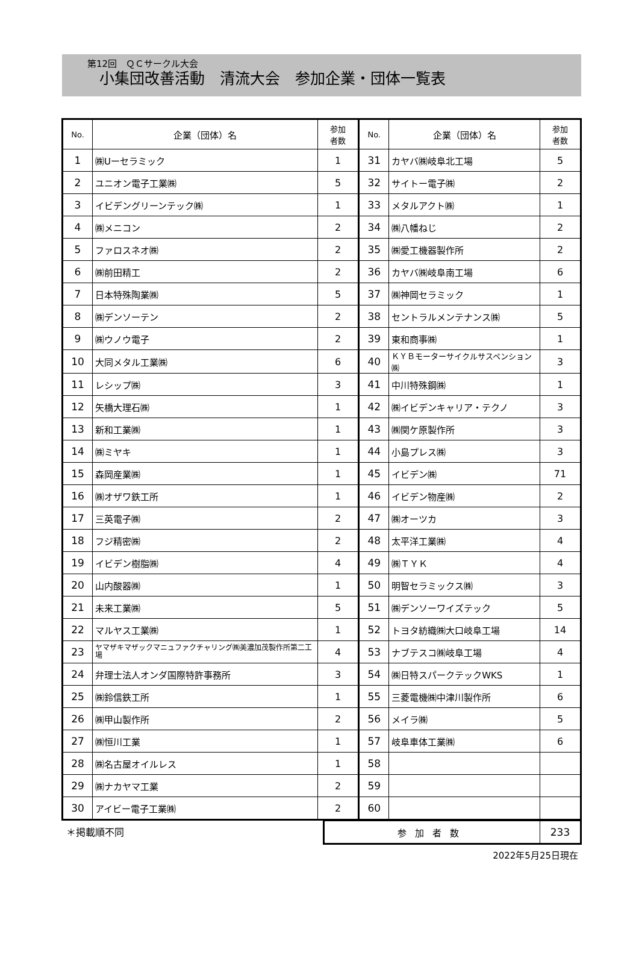第12回　ＱＣサークル大会
小集団改善活動　清流大会　参加企業・団体一覧表
| No. | 企業（団体）名 | 参加 者数 | No. | 企業（団体）名 | 参加 者数 |
| --- | --- | --- | --- | --- | --- |
| 1 | ㈱Uーセラミック | 1 | 31 | カヤバ㈱岐阜北工場 | 5 |
| 2 | ユニオン電子工業㈱ | 5 | 32 | サイトー電子㈱ | 2 |
| 3 | イビデングリーンテック㈱ | 1 | 33 | メタルアクト㈱ | 1 |
| 4 | ㈱メニコン | 2 | 34 | ㈱八幡ねじ | 2 |
| 5 | ファロスネオ㈱ | 2 | 35 | ㈱愛工機器製作所 | 2 |
| 6 | ㈱前田精工 | 2 | 36 | カヤバ㈱岐阜南工場 | 6 |
| 7 | 日本特殊陶業㈱ | 5 | 37 | ㈱神岡セラミック | 1 |
| 8 | ㈱デンソーテン | 2 | 38 | セントラルメンテナンス㈱ | 5 |
| 9 | ㈱ウノウ電子 | 2 | 39 | 東和商事㈱ | 1 |
| 10 | 大同メタル工業㈱ | 6 | 40 | ＫＹＢモーターサイクルサスペンション㈱ | 3 |
| 11 | レシップ㈱ | 3 | 41 | 中川特殊鋼㈱ | 1 |
| 12 | 矢橋大理石㈱ | 1 | 42 | ㈱イビデンキャリア・テクノ | 3 |
| 13 | 新和工業㈱ | 1 | 43 | ㈱関ケ原製作所 | 3 |
| 14 | ㈱ミヤキ | 1 | 44 | 小島プレス㈱ | 3 |
| 15 | 森岡産業㈱ | 1 | 45 | イビデン㈱ | 71 |
| 16 | ㈱オザワ鉄工所 | 1 | 46 | イビデン物産㈱ | 2 |
| 17 | 三英電子㈱ | 2 | 47 | ㈱オーツカ | 3 |
| 18 | フジ精密㈱ | 2 | 48 | 太平洋工業㈱ | 4 |
| 19 | イビデン樹脂㈱ | 4 | 49 | ㈱ＴＹＫ | 4 |
| 20 | 山内酸器㈱ | 1 | 50 | 明智セラミックス㈱ | 3 |
| 21 | 未来工業㈱ | 5 | 51 | ㈱デンソーワイズテック | 5 |
| 22 | マルヤス工業㈱ | 1 | 52 | トヨタ紡織㈱大口岐阜工場 | 14 |
| 23 | ヤマザキマザックマニュファクチャリング㈱美濃加茂製作所第二工場 | 4 | 53 | ナブテスコ㈱岐阜工場 | 4 |
| 24 | 弁理士法人オンダ国際特許事務所 | 3 | 54 | ㈱日特スパークテックWKS | 1 |
| 25 | ㈱鈴信鉄工所 | 1 | 55 | 三菱電機㈱中津川製作所 | 6 |
| 26 | ㈱甲山製作所 | 2 | 56 | メイラ㈱ | 5 |
| 27 | ㈱恒川工業 | 1 | 57 | 岐阜車体工業㈱ | 6 |
| 28 | ㈱名古屋オイルレス | 1 | 58 | | |
| 29 | ㈱ナカヤマ工業 | 2 | 59 | | |
| 30 | アイビー電子工業㈱ | 2 | 60 | | |
＊掲載順不同
| 参加者数 | 233 |
2022年5月25日現在